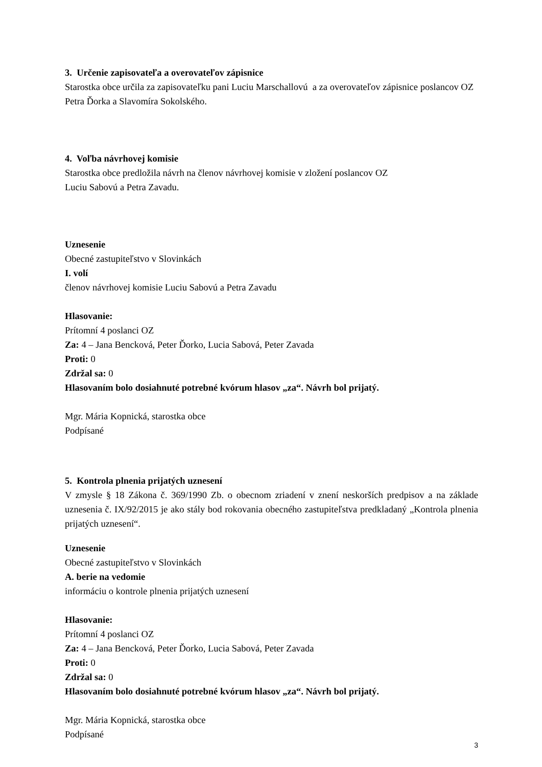3. Určenie zapisovateľa a overovateľov zápisnice
Starostka obce určila za zapisovateľku pani Luciu Marschallovú a za overovateľov zápisnice poslancov OZ Petra Ďorka a Slavomíra Sokolského.
4. Voľba návrhovej komisie
Starostka obce predložila návrh na členov návrhovej komisie v zložení poslancov OZ
Luciu Sabovú a Petra Zavadu.
Uznesenie
Obecné zastupiteľstvo v Slovinkách
I. volí
členov návrhovej komisie Luciu Sabovú a Petra Zavadu
Hlasovanie:
Prítomní 4 poslanci OZ
Za: 4 – Jana Bencková, Peter Ďorko, Lucia Sabová, Peter Zavada
Proti: 0
Zdržal sa: 0
Hlasovaním bolo dosiahnuté potrebné kvórum hlasov „za“. Návrh bol prijatý.
Mgr. Mária Kopnická, starostka obce
Podpísané
5. Kontrola plnenia prijatých uznesení
V zmysle § 18 Zákona č. 369/1990 Zb. o obecnom zriadení v znení neskorších predpisov a na základe uznesenia č. IX/92/2015 je ako stály bod rokovania obecného zastupiteľstva predkladaný „Kontrola plnenia prijatých uznesení“.
Uznesenie
Obecné zastupiteľstvo v Slovinkách
A. berie na vedomie
informáciu o kontrole plnenia prijatých uznesení
Hlasovanie:
Prítomní 4 poslanci OZ
Za: 4 – Jana Bencková, Peter Ďorko, Lucia Sabová, Peter Zavada
Proti: 0
Zdržal sa: 0
Hlasovaním bolo dosiahnuté potrebné kvórum hlasov „za“. Návrh bol prijatý.
Mgr. Mária Kopnická, starostka obce
Podpísané
3